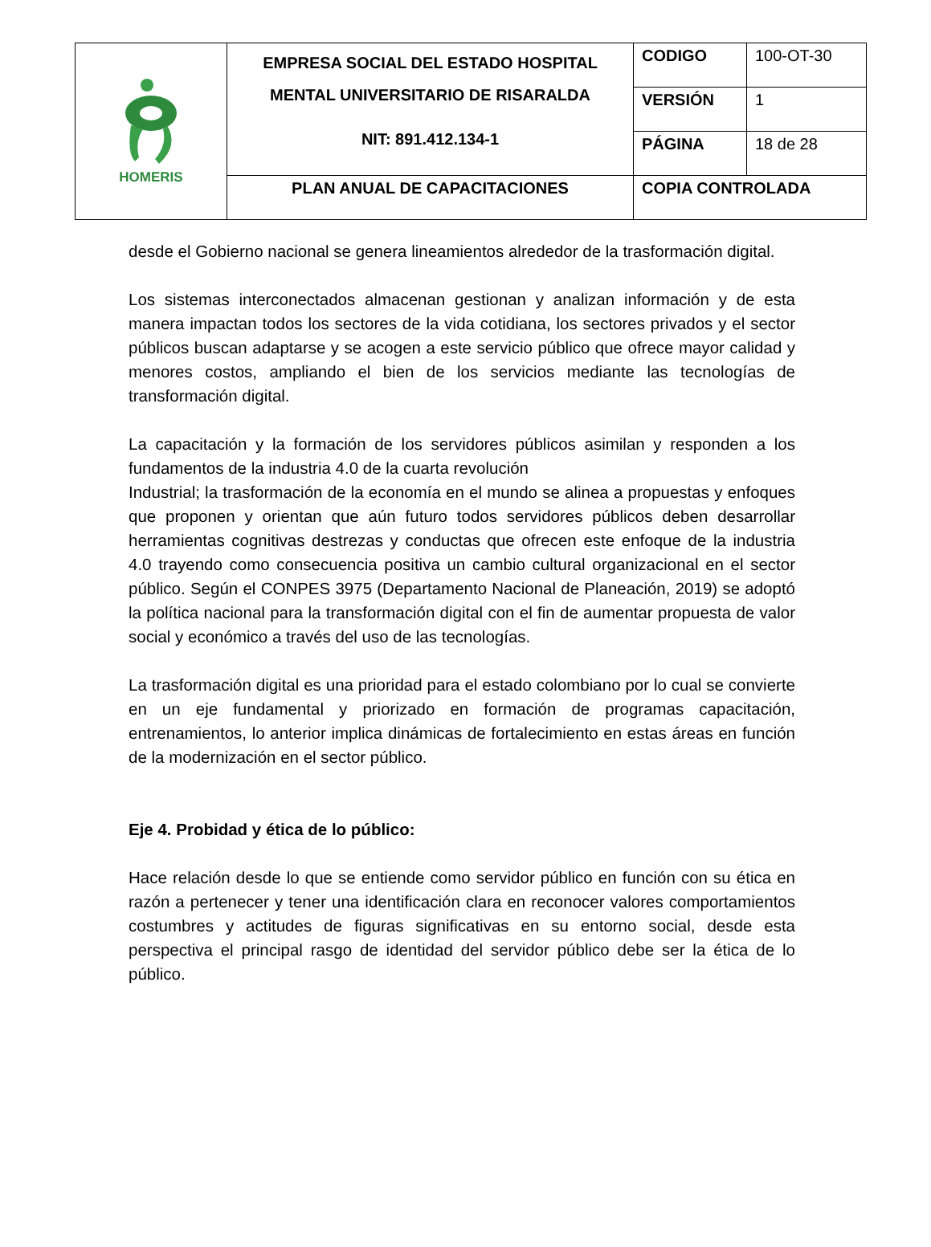| HOMERIS | EMPRESA SOCIAL DEL ESTADO HOSPITAL MENTAL UNIVERSITARIO DE RISARALDA NIT: 891.412.134-1 | CODIGO | 100-OT-30 |
| | | VERSIÓN | 1 |
| | | PÁGINA | 18 de 28 |
| | PLAN ANUAL DE CAPACITACIONES | COPIA CONTROLADA | |
desde el Gobierno nacional se genera lineamientos alrededor de la trasformación digital.
Los sistemas interconectados almacenan gestionan y analizan información y de esta manera impactan todos los sectores de la vida cotidiana, los sectores privados y el sector públicos buscan adaptarse y se acogen a este servicio público que ofrece mayor calidad y menores costos, ampliando el bien de los servicios mediante las tecnologías de transformación digital.
La capacitación y la formación de los servidores públicos asimilan y responden a los fundamentos de la industria 4.0 de la cuarta revolución
Industrial; la trasformación de la economía en el mundo se alinea a propuestas y enfoques que proponen y orientan que aún futuro todos servidores públicos deben desarrollar herramientas cognitivas destrezas y conductas que ofrecen este enfoque de la industria 4.0 trayendo como consecuencia positiva un cambio cultural organizacional en el sector público. Según el CONPES 3975 (Departamento Nacional de Planeación, 2019) se adoptó la política nacional para la transformación digital con el fin de aumentar propuesta de valor social y económico a través del uso de las tecnologías.
La trasformación digital es una prioridad para el estado colombiano por lo cual se convierte en un eje fundamental y priorizado en formación de programas capacitación, entrenamientos, lo anterior implica dinámicas de fortalecimiento en estas áreas en función de la modernización en el sector público.
Eje 4. Probidad y ética de lo público:
Hace relación desde lo que se entiende como servidor público en función con su ética en razón a pertenecer y tener una identificación clara en reconocer valores comportamientos costumbres y actitudes de figuras significativas en su entorno social, desde esta perspectiva el principal rasgo de identidad del servidor público debe ser la ética de lo público.